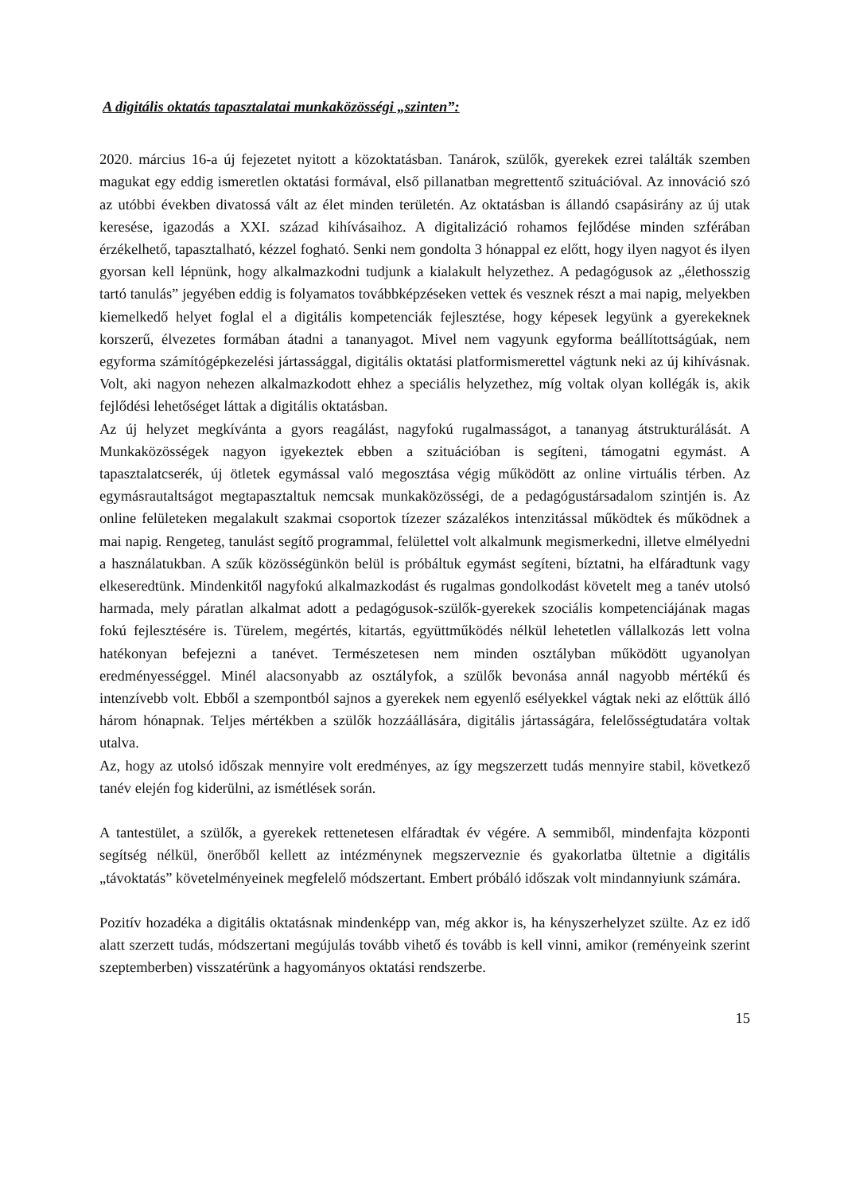A digitális oktatás tapasztalatai munkaközösségi „szinten”:
2020. március 16-a új fejezetet nyitott a közoktatásban. Tanárok, szülők, gyerekek ezrei találták szemben magukat egy eddig ismeretlen oktatási formával, első pillanatban megrettentő szituációval. Az innováció szó az utóbbi években divatossá vált az élet minden területén. Az oktatásban is állandó csapásirány az új utak keresése, igazodás a XXI. század kihívásaihoz. A digitalizáció rohamos fejlődése minden szférában érzékelhető, tapasztalható, kézzel fogható. Senki nem gondolta 3 hónappal ez előtt, hogy ilyen nagyot és ilyen gyorsan kell lépnünk, hogy alkalmazkodni tudjunk a kialakult helyzethez. A pedagógusok az „élethosszig tartó tanulás” jegyében eddig is folyamatos továbbképzéseken vettek és vesznek részt a mai napig, melyekben kiemelkedő helyet foglal el a digitális kompetenciák fejlesztése, hogy képesek legyünk a gyerekeknek korszerű, élvezetes formában átadni a tananyagot. Mivel nem vagyunk egyforma beállítottságúak, nem egyforma számítógépkezelési jártassággal, digitális oktatási platformismerettel vágtunk neki az új kihívásnak. Volt, aki nagyon nehezen alkalmazkodott ehhez a speciális helyzethez, míg voltak olyan kollégák is, akik fejlődési lehetőséget láttak a digitális oktatásban.
Az új helyzet megkívánta a gyors reagálást, nagyfokú rugalmasságot, a tananyag átstrukturálását. A Munkaközösségek nagyon igyekeztek ebben a szituációban is segíteni, támogatni egymást. A tapasztalatcserék, új ötletek egymással való megosztása végig működött az online virtuális térben. Az egymásrautaltságot megtapasztaltuk nemcsak munkaközösségi, de a pedagógustársadalom szintjén is. Az online felületeken megalakult szakmai csoportok tízezer százalékos intenzitással működtek és működnek a mai napig. Rengeteg, tanulást segítő programmal, felülettel volt alkalmunk megismerkedni, illetve elmélyedni a használatukban. A szűk közösségünkön belül is próbáltuk egymást segíteni, bíztatni, ha elfáradtunk vagy elkeseredtünk. Mindenkitől nagyfokú alkalmazkodást és rugalmas gondolkodást követelt meg a tanév utolsó harmada, mely páratlan alkalmat adott a pedagógusok-szülők-gyerekek szociális kompetenciájának magas fokú fejlesztésére is. Türelem, megértés, kitartás, együttműködés nélkül lehetetlen vállalkozás lett volna hatékonyan befejezni a tanévet. Természetesen nem minden osztályban működött ugyanolyan eredményességgel. Minél alacsonyabb az osztályfok, a szülők bevonása annál nagyobb mértékű és intenzívebb volt. Ebből a szempontból sajnos a gyerekek nem egyenlő esélyekkel vágtak neki az előttük álló három hónapnak. Teljes mértékben a szülők hozzáállására, digitális jártasságára, felelősségtudatára voltak utalva.
Az, hogy az utolsó időszak mennyire volt eredményes, az így megszerzett tudás mennyire stabil, következő tanév elején fog kiderülni, az ismétlések során.
A tantestület, a szülők, a gyerekek rettenetesen elfáradtak év végére. A semmiből, mindenfajta központi segítség nélkül, önerőből kellett az intézménynek megszerveznie és gyakorlatba ültetnie a digitális „távoktatás” követelményeinek megfelelő módszertant. Embert próbáló időszak volt mindannyiunk számára.
Pozitív hozadéka a digitális oktatásnak mindenképp van, még akkor is, ha kényszerhelyzet szülte. Az ez idő alatt szerzett tudás, módszertani megújulás tovább vihető és tovább is kell vinni, amikor (reményeink szerint szeptemberben) visszatérünk a hagyományos oktatási rendszerbe.
15